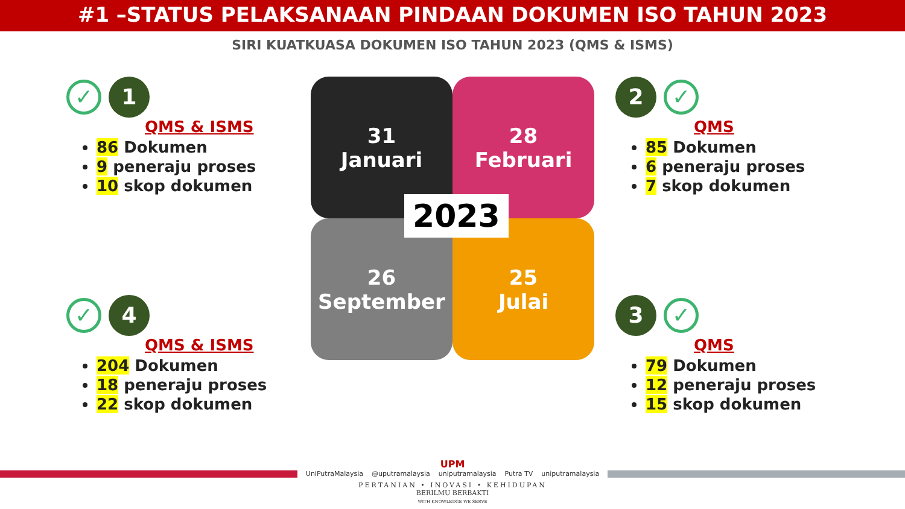#1 –STATUS PELAKSANAAN PINDAAN DOKUMEN ISO TAHUN 2023
SIRI KUATKUASA DOKUMEN ISO TAHUN 2023 (QMS & ISMS)
✓ 1
QMS & ISMS
86 Dokumen
9 peneraju proses
10 skop dokumen
✓ 4
QMS & ISMS
204 Dokumen
18 peneraju proses
22 skop dokumen
31
Januari
28
Februari
26
September
25
Julai
2023
2 ✓
QMS
85 Dokumen
6 peneraju proses
7 skop dokumen
3 ✓
QMS
79 Dokumen
12 peneraju proses
15 skop dokumen
UPM
UniPutraMalaysia @uputramalaysia uniputramalaysia Putra TV uniputramalaysia
PERTANIAN • INOVASI • KEHIDUPAN
BERILMU BERBAKTI
WITH KNOWLEDGE WE SERVE